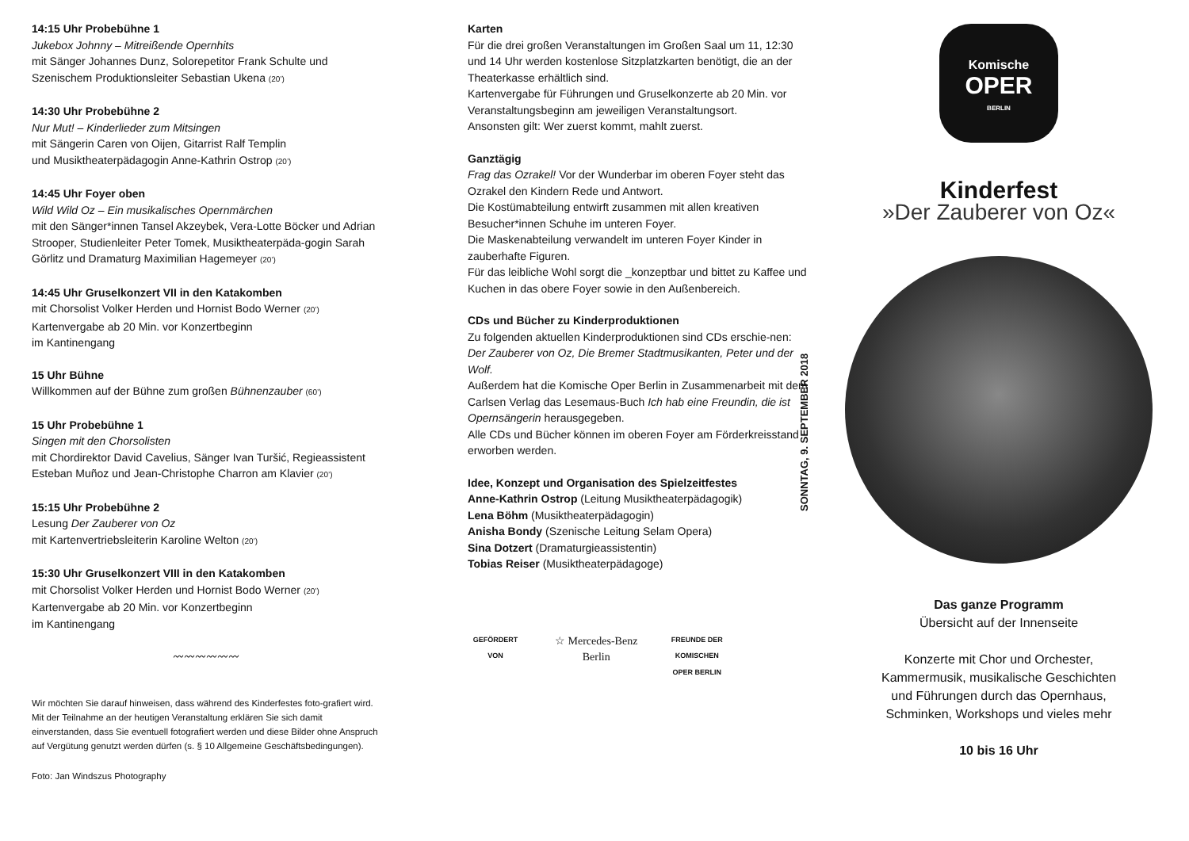14:15 Uhr Probebühne 1
Jukebox Johnny – Mitreißende Opernhits
mit Sänger Johannes Dunz, Solorepetitor Frank Schulte und Szenischem Produktionsleiter Sebastian Ukena (20’)
14:30 Uhr Probebühne 2
Nur Mut! – Kinderlieder zum Mitsingen
mit Sängerin Caren von Oijen, Gitarrist Ralf Templin
und Musiktheaterpädagogin Anne-Kathrin Ostrop (20’)
14:45 Uhr Foyer oben
Wild Wild Oz – Ein musikalisches Opernmärchen
mit den Sänger*innen Tansel Akzeybek, Vera-Lotte Böcker und Adrian Strooper, Studienleiter Peter Tomek, Musiktheaterpäda-gogin Sarah Görlitz und Dramaturg Maximilian Hagemeyer (20’)
14:45 Uhr Gruselkonzert VII in den Katakomben
mit Chorsolist Volker Herden und Hornist Bodo Werner (20’)
Kartenvergabe ab 20 Min. vor Konzertbeginn
im Kantinengang
15 Uhr Bühne
Willkommen auf der Bühne zum großen Bühnenzauber (60’)
15 Uhr Probebühne 1
Singen mit den Chorsolisten
mit Chordirektor David Cavelius, Sänger Ivan Turšić, Regieassistent Esteban Muñoz und Jean-Christophe Charron am Klavier (20’)
15:15 Uhr Probebühne 2
Lesung Der Zauberer von Oz
mit Kartenvertriebsleiterin Karoline Welton (20’)
15:30 Uhr Gruselkonzert VIII in den Katakomben
mit Chorsolist Volker Herden und Hornist Bodo Werner (20’)
Kartenvergabe ab 20 Min. vor Konzertbeginn
im Kantinengang
〰〰〰〰〰〰
Wir möchten Sie darauf hinweisen, dass während des Kinderfestes foto-grafiert wird. Mit der Teilnahme an der heutigen Veranstaltung erklären Sie sich damit einverstanden, dass Sie eventuell fotografiert werden und diese Bilder ohne Anspruch auf Vergütung genutzt werden dürfen (s. § 10 Allgemeine Geschäftsbedingungen).
Foto: Jan Windszus Photography
Karten
Für die drei großen Veranstaltungen im Großen Saal um 11, 12:30 und 14 Uhr werden kostenlose Sitzplatzkarten benötigt, die an der Theaterkasse erhältlich sind.
Kartenvergabe für Führungen und Gruselkonzerte ab 20 Min. vor Veranstaltungsbeginn am jeweiligen Veranstaltungsort.
Ansonsten gilt: Wer zuerst kommt, mahlt zuerst.
Ganztägig
Frag das Ozrakel! Vor der Wunderbar im oberen Foyer steht das Ozrakel den Kindern Rede und Antwort.
Die Kostümabteilung entwirft zusammen mit allen kreativen Besucher*innen Schuhe im unteren Foyer.
Die Maskenabteilung verwandelt im unteren Foyer Kinder in zauberhafte Figuren.
Für das leibliche Wohl sorgt die _konzeptbar und bittet zu Kaffee und Kuchen in das obere Foyer sowie in den Außenbereich.
CDs und Bücher zu Kinderproduktionen
Zu folgenden aktuellen Kinderproduktionen sind CDs erschie-nen: Der Zauberer von Oz, Die Bremer Stadtmusikanten, Peter und der Wolf.
Außerdem hat die Komische Oper Berlin in Zusammenarbeit mit dem Carlsen Verlag das Lesemaus-Buch Ich hab eine Freundin, die ist Opernsängerin herausgegeben.
Alle CDs und Bücher können im oberen Foyer am Förderkreisstand erworben werden.
Idee, Konzept und Organisation des Spielzeitfestes
Anne-Kathrin Ostrop (Leitung Musiktheaterpädagogik)
Lena Böhm (Musiktheaterpädagogin)
Anisha Bondy (Szenische Leitung Selam Opera)
Sina Dotzert (Dramaturgieassistentin)
Tobias Reiser (Musiktheaterpädagoge)
GEFÖRDERT VON
☆ Mercedes-Benz
Berlin
FREUNDE DER KOMISCHEN OPER BERLIN
Komische
OPER
BERLIN
Kinderfest
»Der Zauberer von Oz«
SONNTAG, 9. SEPTEMBER 2018
Das ganze Programm
Übersicht auf der Innenseite
Konzerte mit Chor und Orchester,
Kammermusik, musikalische Geschichten
und Führungen durch das Opernhaus,
Schminken, Workshops und vieles mehr
10 bis 16 Uhr